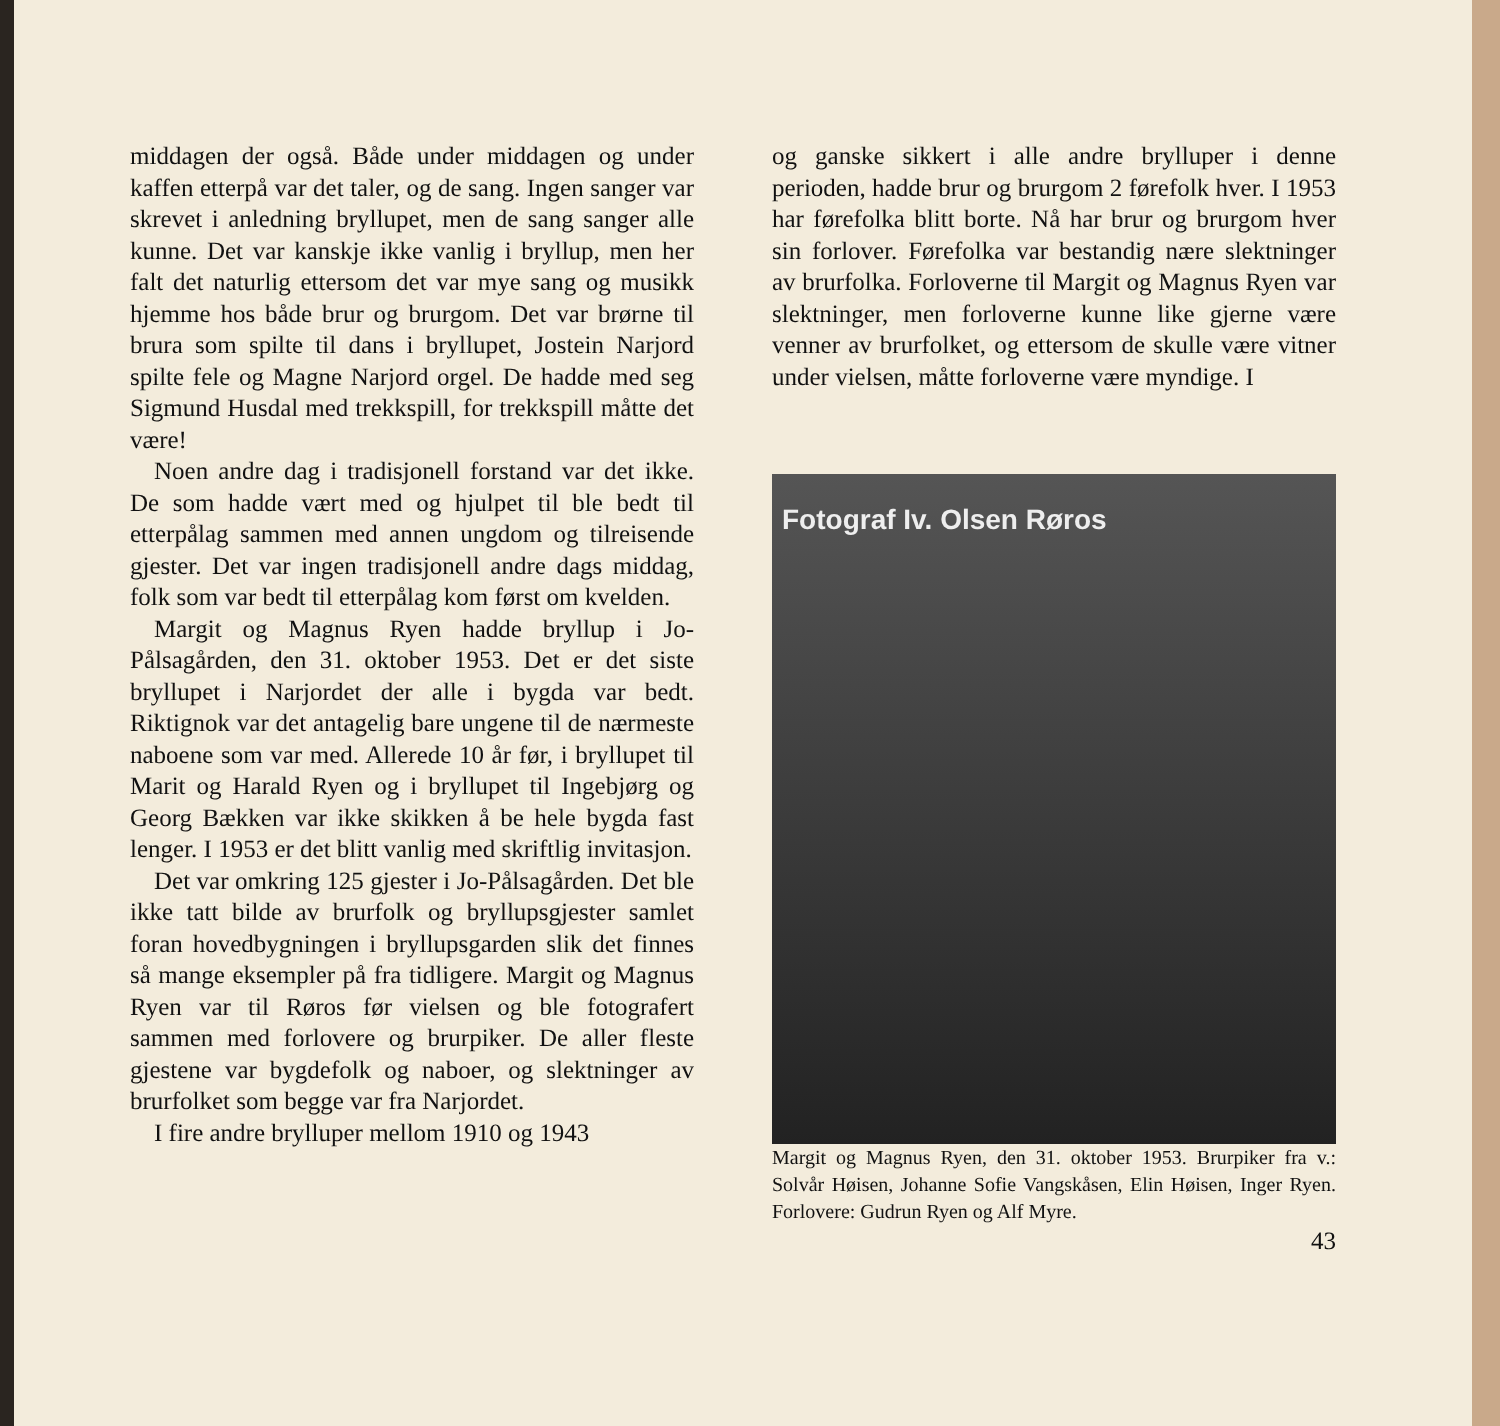middagen der også. Både under middagen og under kaffen etterpå var det taler, og de sang. Ingen sanger var skrevet i anledning bryllupet, men de sang sanger alle kunne. Det var kanskje ikke vanlig i bryllup, men her falt det naturlig ettersom det var mye sang og musikk hjemme hos både brur og brurgom. Det var brørne til brura som spilte til dans i bryllupet, Jostein Narjord spilte fele og Magne Narjord orgel. De hadde med seg Sigmund Husdal med trekkspill, for trekkspill måtte det være!
Noen andre dag i tradisjonell forstand var det ikke. De som hadde vært med og hjulpet til ble bedt til etterpålag sammen med annen ungdom og tilreisende gjester. Det var ingen tradisjonell andre dags middag, folk som var bedt til etterpålag kom først om kvelden.
Margit og Magnus Ryen hadde bryllup i Jo-Pålsagården, den 31. oktober 1953. Det er det siste bryllupet i Narjordet der alle i bygda var bedt. Riktignok var det antagelig bare ungene til de nærmeste naboene som var med. Allerede 10 år før, i bryllupet til Marit og Harald Ryen og i bryllupet til Ingebjørg og Georg Bækken var ikke skikken å be hele bygda fast lenger. I 1953 er det blitt vanlig med skriftlig invitasjon.
Det var omkring 125 gjester i Jo-Pålsagården. Det ble ikke tatt bilde av brurfolk og bryllupsgjester samlet foran hovedbygningen i bryllupsgarden slik det finnes så mange eksempler på fra tidligere. Margit og Magnus Ryen var til Røros før vielsen og ble fotografert sammen med forlovere og brurpiker. De aller fleste gjestene var bygdefolk og naboer, og slektninger av brurfolket som begge var fra Narjordet.
I fire andre brylluper mellom 1910 og 1943
og ganske sikkert i alle andre brylluper i denne perioden, hadde brur og brurgom 2 førefolk hver. I 1953 har førefolka blitt borte. Nå har brur og brurgom hver sin forlover. Førefolka var bestandig nære slektninger av brurfolka. Forloverne til Margit og Magnus Ryen var slektninger, men forloverne kunne like gjerne være venner av brurfolket, og ettersom de skulle være vitner under vielsen, måtte forloverne være myndige. I
Fotograf Iv. Olsen Røros
Margit og Magnus Ryen, den 31. oktober 1953. Brurpiker fra v.: Solvår Høisen, Johanne Sofie Vangskåsen, Elin Høisen, Inger Ryen. Forlovere: Gudrun Ryen og Alf Myre.
43